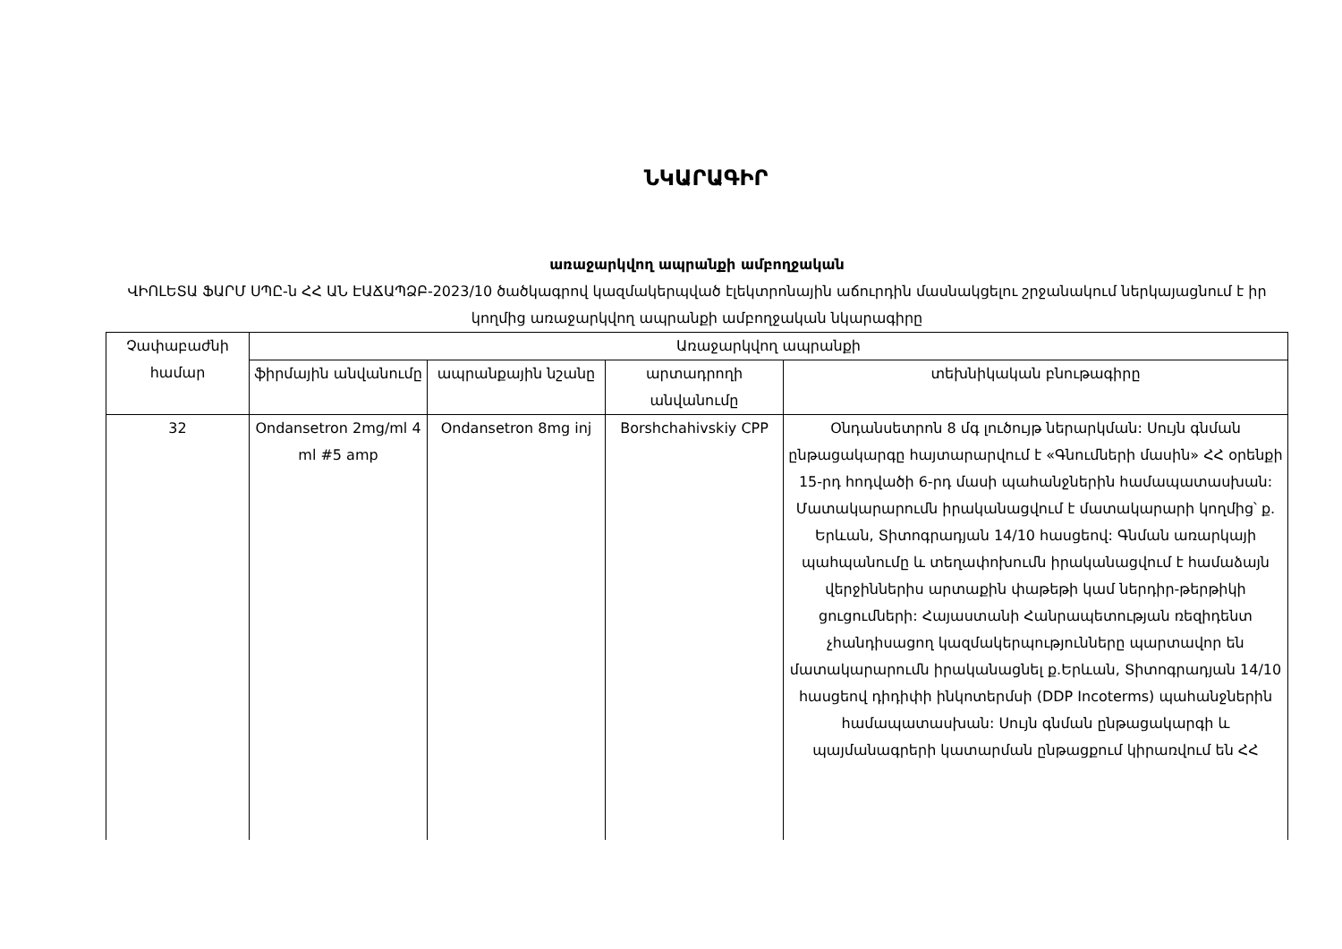ՆԿԱՐԱԳԻՐ
առաջարկվող ապրանքի ամբողջական
ՎԻՈԼԵՏԱ ՖԱՐՄ ՍՊԸ-ն ՀՀ ԱՆ ԷԱՃԱՊՁԲ-2023/10 ծածկագրով կազմակերպված էլեկտրոնային աճուրդին մասնակցելու շրջանակում ներկայացնում է իր կողմից առաջարկվող ապրանքի ամբողջական նկարագիրը
| Չափաբաժնի համար | Առաջարկվող ապրանքի | | | |
| --- | --- | --- | --- | --- |
| | ֆիրմային անվանումը | ապրանքային նշանը | արտադրողի անվանումը | տեխնիկական բնութագիրը |
| 32 | Ondansetron 2mg/ml 4 ml #5 amp | Ondansetron 8mg inj | Borshchahivskiy CPP | Օնդանսետրոն 8 մգ լուծույթ ներարկման: Սույն գնման ընթացակարգը հայտարարվում է «Գնումների մասին» ՀՀ օրենքի 15-րդ հոդվածի 6-րդ մասի պահանջներին համապատասխան: Մատակարարումն իրականացվում է մատակարարի կողմից՝ ք. Երևան, Տիտոգրադյան 14/10 հասցեով: Գնման առարկայի պահպանումը և տեղափոխումն իրականացվում է համաձայն վերջիններիս արտաքին փաթեթի կամ ներդիր-թերթիկի ցուցումների: Հայաստանի Հանրապետության ռեզիդենտ չհանդիսացող կազմակերպությունները պարտավոր են մատակարարումն իրականացնել ք.Երևան, Տիտոգրադյան 14/10 հասցեով դիդիփի ինկոտերմսի (DDP Incoterms) պահանջներին համապատասխան: Սույն գնման ընթացակարգի և պայմանագրերի կատարման ընթացքում կիրառվում են ՀՀ |